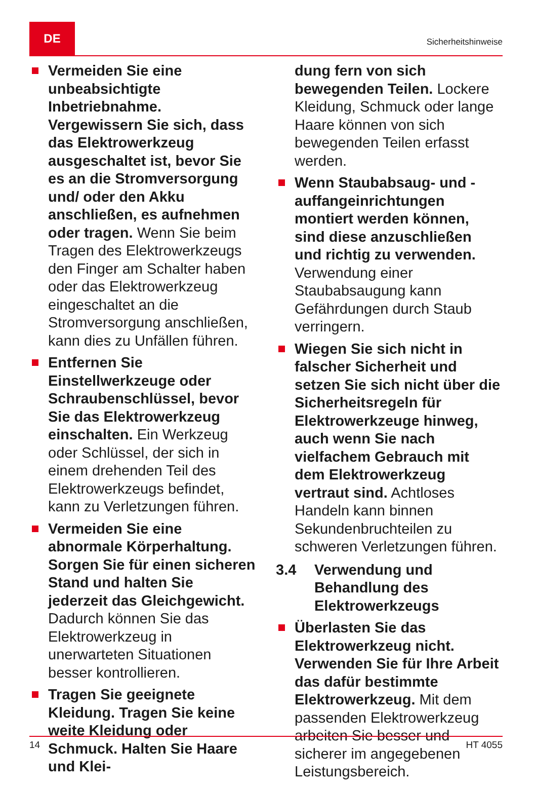DE
Sicherheitshinweise
Vermeiden Sie eine unbeabsichtigte Inbetriebnahme. Vergewissern Sie sich, dass das Elektrowerkzeug ausgeschaltet ist, bevor Sie es an die Stromversorgung und/ oder den Akku anschließen, es aufnehmen oder tragen. Wenn Sie beim Tragen des Elektrowerkzeugs den Finger am Schalter haben oder das Elektrowerkzeug eingeschaltet an die Stromversorgung anschließen, kann dies zu Unfällen führen.
Entfernen Sie Einstellwerkzeuge oder Schraubenschlüssel, bevor Sie das Elektrowerkzeug einschalten. Ein Werkzeug oder Schlüssel, der sich in einem drehenden Teil des Elektrowerkzeugs befindet, kann zu Verletzungen führen.
Vermeiden Sie eine abnormale Körperhaltung. Sorgen Sie für einen sicheren Stand und halten Sie jederzeit das Gleichgewicht. Dadurch können Sie das Elektrowerkzeug in unerwarteten Situationen besser kontrollieren.
Tragen Sie geeignete Kleidung. Tragen Sie keine weite Kleidung oder Schmuck. Halten Sie Haare und Klei-
dung fern von sich bewegenden Teilen. Lockere Kleidung, Schmuck oder lange Haare können von sich bewegenden Teilen erfasst werden.
Wenn Staubabsaug- und -auffangeinrichtungen montiert werden können, sind diese anzuschließen und richtig zu verwenden. Verwendung einer Staubabsaugung kann Gefährdungen durch Staub verringern.
Wiegen Sie sich nicht in falscher Sicherheit und setzen Sie sich nicht über die Sicherheitsregeln für Elektrowerkzeuge hinweg, auch wenn Sie nach vielfachem Gebrauch mit dem Elektrowerkzeug vertraut sind. Achtloses Handeln kann binnen Sekundenbruchteilen zu schweren Verletzungen führen.
3.4 Verwendung und Behandlung des Elektrowerkzeugs
Überlasten Sie das Elektrowerkzeug nicht. Verwenden Sie für Ihre Arbeit das dafür bestimmte Elektrowerkzeug. Mit dem passenden Elektrowerkzeug arbeiten Sie besser und sicherer im angegebenen Leistungsbereich.
14 HT 4055